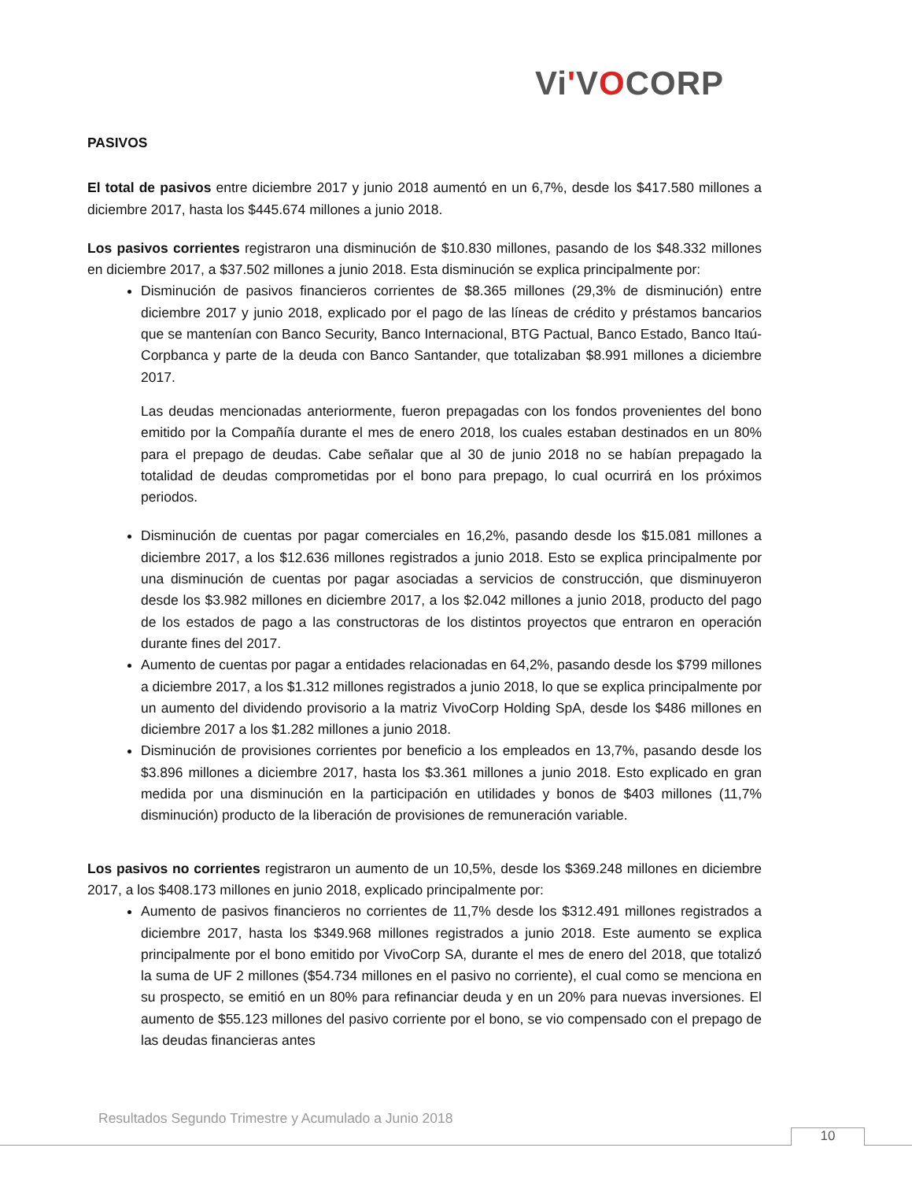Vi'VOCORP
PASIVOS
El total de pasivos entre diciembre 2017 y junio 2018 aumentó en un 6,7%, desde los $417.580 millones a diciembre 2017, hasta los $445.674 millones a junio 2018.
Los pasivos corrientes registraron una disminución de $10.830 millones, pasando de los $48.332 millones en diciembre 2017, a $37.502 millones a junio 2018. Esta disminución se explica principalmente por:
Disminución de pasivos financieros corrientes de $8.365 millones (29,3% de disminución) entre diciembre 2017 y junio 2018, explicado por el pago de las líneas de crédito y préstamos bancarios que se mantenían con Banco Security, Banco Internacional, BTG Pactual, Banco Estado, Banco Itaú-Corpbanca y parte de la deuda con Banco Santander, que totalizaban $8.991 millones a diciembre 2017.
Las deudas mencionadas anteriormente, fueron prepagadas con los fondos provenientes del bono emitido por la Compañía durante el mes de enero 2018, los cuales estaban destinados en un 80% para el prepago de deudas. Cabe señalar que al 30 de junio 2018 no se habían prepagado la totalidad de deudas comprometidas por el bono para prepago, lo cual ocurrirá en los próximos periodos.
Disminución de cuentas por pagar comerciales en 16,2%, pasando desde los $15.081 millones a diciembre 2017, a los $12.636 millones registrados a junio 2018. Esto se explica principalmente por una disminución de cuentas por pagar asociadas a servicios de construcción, que disminuyeron desde los $3.982 millones en diciembre 2017, a los $2.042 millones a junio 2018, producto del pago de los estados de pago a las constructoras de los distintos proyectos que entraron en operación durante fines del 2017.
Aumento de cuentas por pagar a entidades relacionadas en 64,2%, pasando desde los $799 millones a diciembre 2017, a los $1.312 millones registrados a junio 2018, lo que se explica principalmente por un aumento del dividendo provisorio a la matriz VivoCorp Holding SpA, desde los $486 millones en diciembre 2017 a los $1.282 millones a junio 2018.
Disminución de provisiones corrientes por beneficio a los empleados en 13,7%, pasando desde los $3.896 millones a diciembre 2017, hasta los $3.361 millones a junio 2018. Esto explicado en gran medida por una disminución en la participación en utilidades y bonos de $403 millones (11,7% disminución) producto de la liberación de provisiones de remuneración variable.
Los pasivos no corrientes registraron un aumento de un 10,5%, desde los $369.248 millones en diciembre 2017, a los $408.173 millones en junio 2018, explicado principalmente por:
Aumento de pasivos financieros no corrientes de 11,7% desde los $312.491 millones registrados a diciembre 2017, hasta los $349.968 millones registrados a junio 2018. Este aumento se explica principalmente por el bono emitido por VivoCorp SA, durante el mes de enero del 2018, que totalizó la suma de UF 2 millones ($54.734 millones en el pasivo no corriente), el cual como se menciona en su prospecto, se emitió en un 80% para refinanciar deuda y en un 20% para nuevas inversiones. El aumento de $55.123 millones del pasivo corriente por el bono, se vio compensado con el prepago de las deudas financieras antes
Resultados Segundo Trimestre y Acumulado a Junio 2018
10